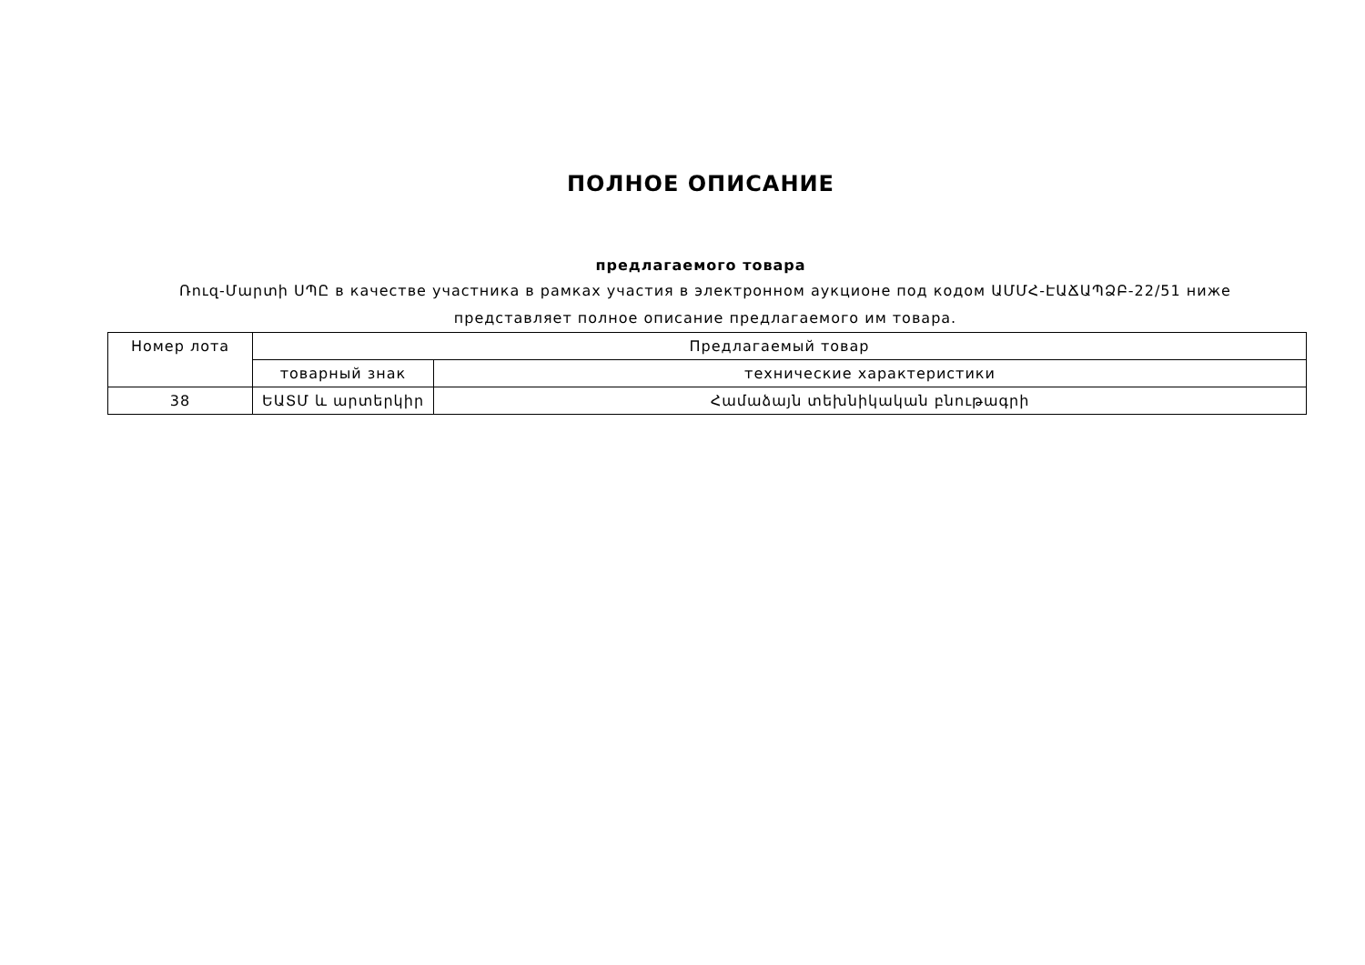ПОЛНОЕ ОПИСАНИЕ
предлагаемого товара
Ռուզ-Մարտի ՍՊԸ в качестве участника в рамках участия в электронном аукционе под кодом ԱՄՄՀ-ԷԱՃԱՊՁԲ-22/51 ниже представляет полное описание предлагаемого им товара.
| Номер лота | Предлагаемый товар | |
| --- | --- | --- |
| | товарный знак | технические характеристики |
| 38 | ԵԱՏՄ և արտերկիր | Համաձայն տեխնիկական բնութագրի |